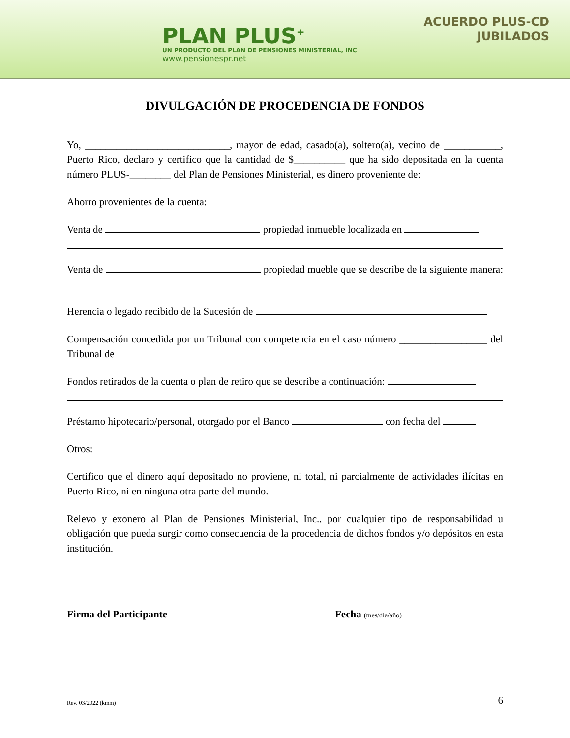PLAN PLUS<sup>+</sup>
UN PRODUCTO DEL PLAN DE PENSIONES MINISTERIAL, INC
www.pensionespr.net
ACUERDO PLUS-CD
JUBILADOS
DIVULGACIÓN DE PROCEDENCIA DE FONDOS
Yo, ____________________________, mayor de edad, casado(a), soltero(a), vecino de ___________, Puerto Rico, declaro y certifico que la cantidad de $__________ que ha sido depositada en la cuenta número PLUS-________ del Plan de Pensiones Ministerial, es dinero proveniente de:
Ahorro provenientes de la cuenta:
Venta de propiedad inmueble localizada en
Venta de propiedad mueble que se describe de la siguiente manera:
Herencia o legado recibido de la Sucesión de
Compensación concedida por un Tribunal con competencia en el caso número _________________ del Tribunal de
Fondos retirados de la cuenta o plan de retiro que se describe a continuación:
Préstamo hipotecario/personal, otorgado por el Banco con fecha del
Otros:
Certifico que el dinero aquí depositado no proviene, ni total, ni parcialmente de actividades ilícitas en Puerto Rico, ni en ninguna otra parte del mundo.
Relevo y exonero al Plan de Pensiones Ministerial, Inc., por cualquier tipo de responsabilidad u obligación que pueda surgir como consecuencia de la procedencia de dichos fondos y/o depósitos en esta institución.
Firma del Participante Fecha (mes/día/año)
Rev. 03/2022 (kmm) 6